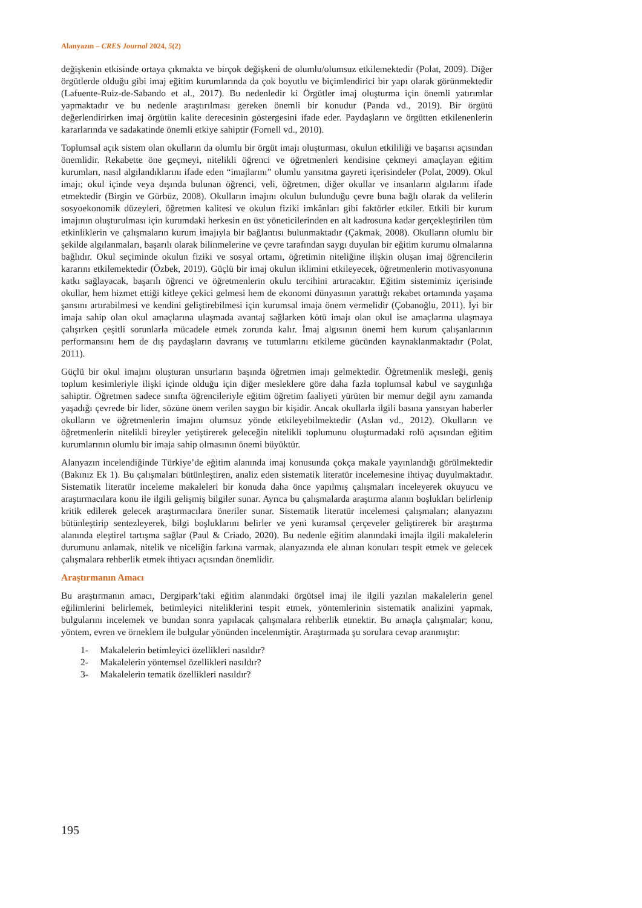Alanyazın – CRES Journal 2024, 5(2)
değişkenin etkisinde ortaya çıkmakta ve birçok değişkeni de olumlu/olumsuz etkilemektedir (Polat, 2009). Diğer örgütlerde olduğu gibi imaj eğitim kurumlarında da çok boyutlu ve biçimlendirici bir yapı olarak görünmektedir (Lafuente-Ruiz-de-Sabando et al., 2017). Bu nedenledir ki Örgütler imaj oluşturma için önemli yatırımlar yapmaktadır ve bu nedenle araştırılması gereken önemli bir konudur (Panda vd., 2019). Bir örgütü değerlendirirken imaj örgütün kalite derecesinin göstergesini ifade eder. Paydaşların ve örgütten etkilenenlerin kararlarında ve sadakatinde önemli etkiye sahiptir (Fornell vd., 2010).
Toplumsal açık sistem olan okulların da olumlu bir örgüt imajı oluşturması, okulun etkililiği ve başarısı açısından önemlidir. Rekabette öne geçmeyi, nitelikli öğrenci ve öğretmenleri kendisine çekmeyi amaçlayan eğitim kurumları, nasıl algılandıklarını ifade eden “imajlarını” olumlu yansıtma gayreti içerisindeler (Polat, 2009). Okul imajı; okul içinde veya dışında bulunan öğrenci, veli, öğretmen, diğer okullar ve insanların algılarını ifade etmektedir (Birgin ve Gürbüz, 2008). Okulların imajını okulun bulunduğu çevre buna bağlı olarak da velilerin sosyoekonomik düzeyleri, öğretmen kalitesi ve okulun fiziki imkânları gibi faktörler etkiler. Etkili bir kurum imajının oluşturulması için kurumdaki herkesin en üst yöneticilerinden en alt kadrosuna kadar gerçekleştirilen tüm etkinliklerin ve çalışmaların kurum imajıyla bir bağlantısı bulunmaktadır (Çakmak, 2008). Okulların olumlu bir şekilde algılanmaları, başarılı olarak bilinmelerine ve çevre tarafından saygı duyulan bir eğitim kurumu olmalarına bağlıdır. Okul seçiminde okulun fiziki ve sosyal ortamı, öğretimin niteliğine ilişkin oluşan imaj öğrencilerin kararını etkilemektedir (Özbek, 2019). Güçlü bir imaj okulun iklimini etkileyecek, öğretmenlerin motivasyonuna katkı sağlayacak, başarılı öğrenci ve öğretmenlerin okulu tercihini artıracaktır. Eğitim sistemimiz içerisinde okullar, hem hizmet ettiği kitleye çekici gelmesi hem de ekonomi dünyasının yarattığı rekabet ortamında yaşama şansını artırabilmesi ve kendini geliştirebilmesi için kurumsal imaja önem vermelidir (Çobanoğlu, 2011). İyi bir imaja sahip olan okul amaçlarına ulaşmada avantaj sağlarken kötü imajı olan okul ise amaçlarına ulaşmaya çalışırken çeşitli sorunlarla mücadele etmek zorunda kalır. İmaj algısının önemi hem kurum çalışanlarının performansını hem de dış paydaşların davranış ve tutumlarını etkileme gücünden kaynaklanmaktadır (Polat, 2011).
Güçlü bir okul imajını oluşturan unsurların başında öğretmen imajı gelmektedir. Öğretmenlik mesleği, geniş toplum kesimleriyle ilişki içinde olduğu için diğer mesleklere göre daha fazla toplumsal kabul ve saygınlığa sahiptir. Öğretmen sadece sınıfta öğrencileriyle eğitim öğretim faaliyeti yürüten bir memur değil aynı zamanda yaşadığı çevrede bir lider, sözüne önem verilen saygın bir kişidir. Ancak okullarla ilgili basına yansıyan haberler okulların ve öğretmenlerin imajını olumsuz yönde etkileyebilmektedir (Aslan vd., 2012). Okulların ve öğretmenlerin nitelikli bireyler yetiştirerek geleceğin nitelikli toplumunu oluşturmadaki rolü açısından eğitim kurumlarının olumlu bir imaja sahip olmasının önemi büyüktür.
Alanyazın incelendiğinde Türkiye’de eğitim alanında imaj konusunda çokça makale yayınlandığı görülmektedir (Bakınız Ek 1). Bu çalışmaları bütünleştiren, analiz eden sistematik literatür incelemesine ihtiyaç duyulmaktadır. Sistematik literatür inceleme makaleleri bir konuda daha önce yapılmış çalışmaları inceleyerek okuyucu ve araştırmacılara konu ile ilgili gelişmiş bilgiler sunar. Ayrıca bu çalışmalarda araştırma alanın boşlukları belirlenip kritik edilerek gelecek araştırmacılara öneriler sunar. Sistematik literatür incelemesi çalışmaları; alanyazını bütünleştirip sentezleyerek, bilgi boşluklarını belirler ve yeni kuramsal çerçeveler geliştirerek bir araştırma alanında eleştirel tartışma sağlar (Paul & Criado, 2020). Bu nedenle eğitim alanındaki imajla ilgili makalelerin durumunu anlamak, nitelik ve niceliğin farkına varmak, alanyazında ele alınan konuları tespit etmek ve gelecek çalışmalara rehberlik etmek ihtiyacı açısından önemlidir.
Araştırmanın Amacı
Bu araştırmanın amacı, Dergipark’taki eğitim alanındaki örgütsel imaj ile ilgili yazılan makalelerin genel eğilimlerini belirlemek, betimleyici niteliklerini tespit etmek, yöntemlerinin sistematik analizini yapmak, bulgularını incelemek ve bundan sonra yapılacak çalışmalara rehberlik etmektir. Bu amaçla çalışmalar; konu, yöntem, evren ve örneklem ile bulgular yönünden incelenmiştir. Araştırmada şu sorulara cevap aranmıştır:
1- Makalelerin betimleyici özellikleri nasıldır?
2- Makalelerin yöntemsel özellikleri nasıldır?
3- Makalelerin tematik özellikleri nasıldır?
195